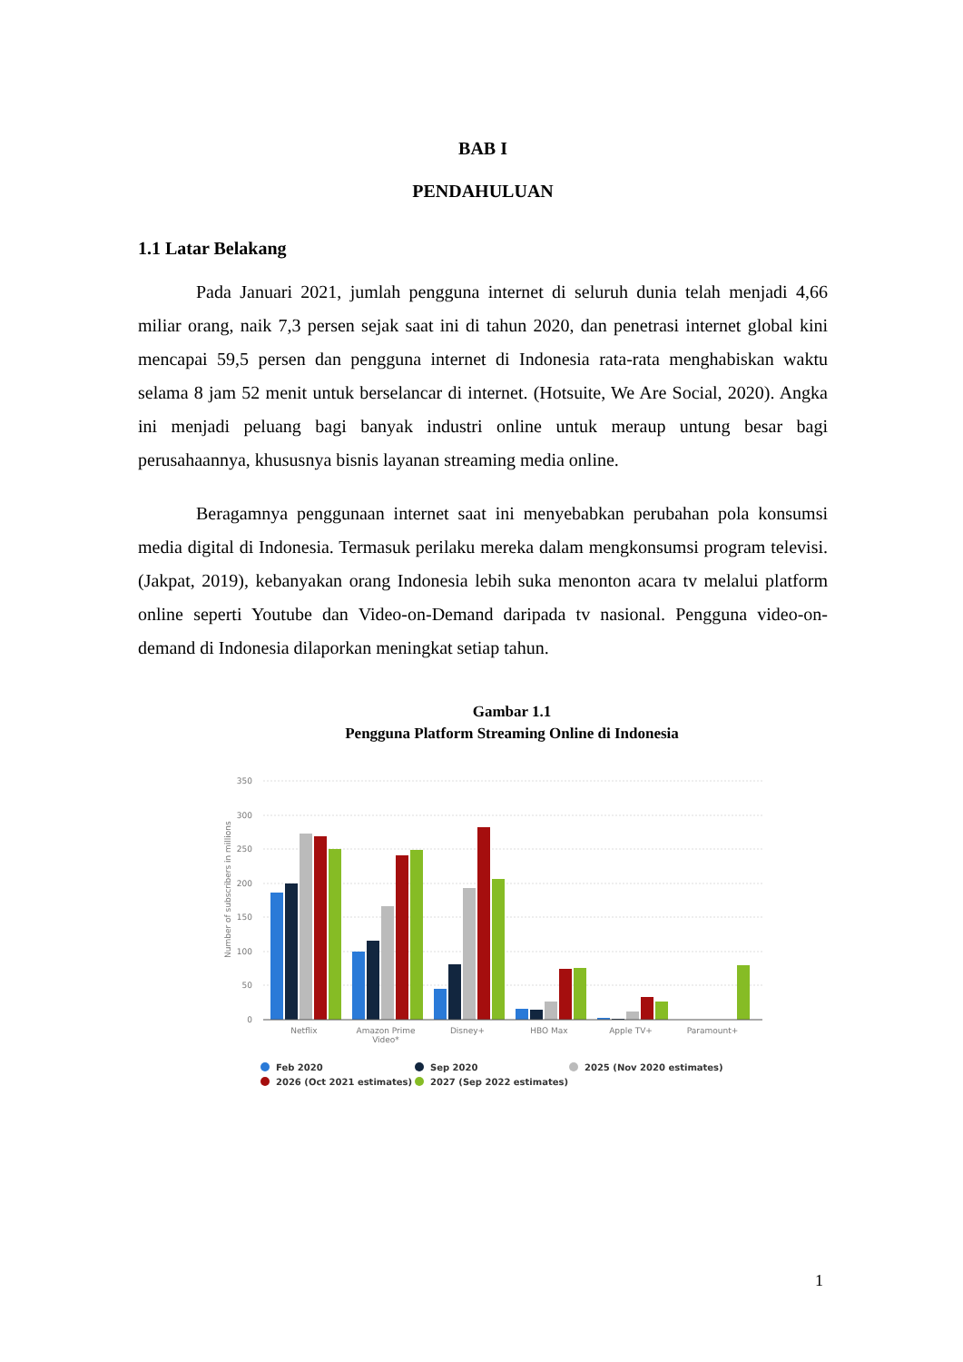BAB I
PENDAHULUAN
1.1 Latar Belakang
Pada Januari 2021, jumlah pengguna internet di seluruh dunia telah menjadi 4,66 miliar orang, naik 7,3 persen sejak saat ini di tahun 2020, dan penetrasi internet global kini mencapai 59,5 persen dan pengguna internet di Indonesia rata-rata menghabiskan waktu selama 8 jam 52 menit untuk berselancar di internet. (Hotsuite, We Are Social, 2020). Angka ini menjadi peluang bagi banyak industri online untuk meraup untung besar bagi perusahaannya, khususnya bisnis layanan streaming media online.
Beragamnya penggunaan internet saat ini menyebabkan perubahan pola konsumsi media digital di Indonesia. Termasuk perilaku mereka dalam mengkonsumsi program televisi. (Jakpat, 2019), kebanyakan orang Indonesia lebih suka menonton acara tv melalui platform online seperti Youtube dan Video-on-Demand daripada tv nasional. Pengguna video-on-demand di Indonesia dilaporkan meningkat setiap tahun.
Gambar 1.1
Pengguna Platform Streaming Online di Indonesia
350
300
250
200
150
100
50
0
Number of subscribers in millions
Netflix
Amazon Prime
Video*
Disney+
HBO Max
Apple TV+
Paramount+
Feb 2020
Sep 2020
2025 (Nov 2020 estimates)
2026 (Oct 2021 estimates)
2027 (Sep 2022 estimates)
1